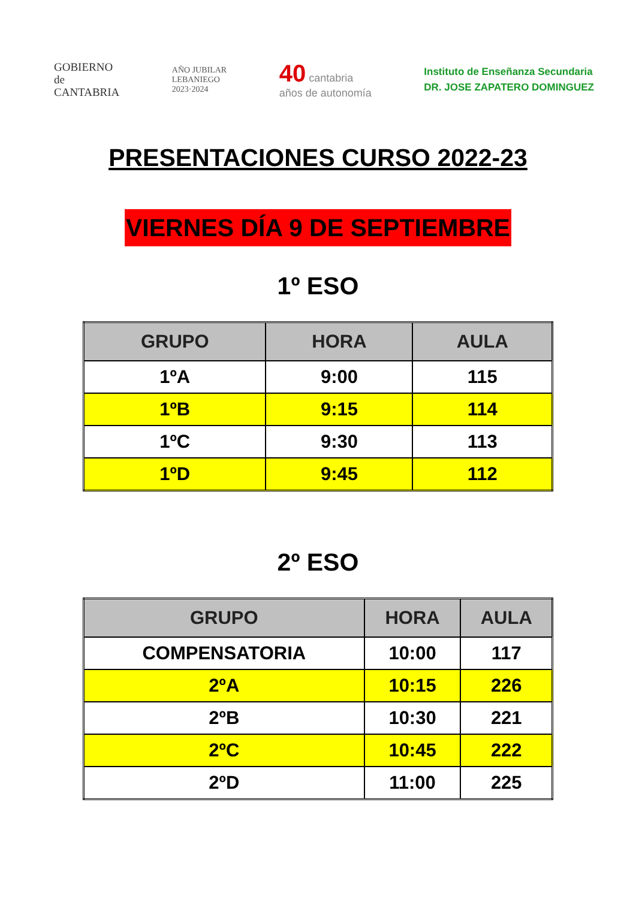GOBIERNO
de
CANTABRIA
AÑO JUBILAR
LEBANIEGO
2023·2024
40 cantabria
años de autonomía
Instituto de Enseñanza Secundaria
DR. JOSE ZAPATERO DOMINGUEZ
PRESENTACIONES CURSO 2022-23
VIERNES DÍA 9 DE SEPTIEMBRE
1º ESO
| GRUPO | HORA | AULA |
| --- | --- | --- |
| 1ºA | 9:00 | 115 |
| 1ºB | 9:15 | 114 |
| 1ºC | 9:30 | 113 |
| 1ºD | 9:45 | 112 |
2º ESO
| GRUPO | HORA | AULA |
| --- | --- | --- |
| COMPENSATORIA | 10:00 | 117 |
| 2ºA | 10:15 | 226 |
| 2ºB | 10:30 | 221 |
| 2ºC | 10:45 | 222 |
| 2ºD | 11:00 | 225 |